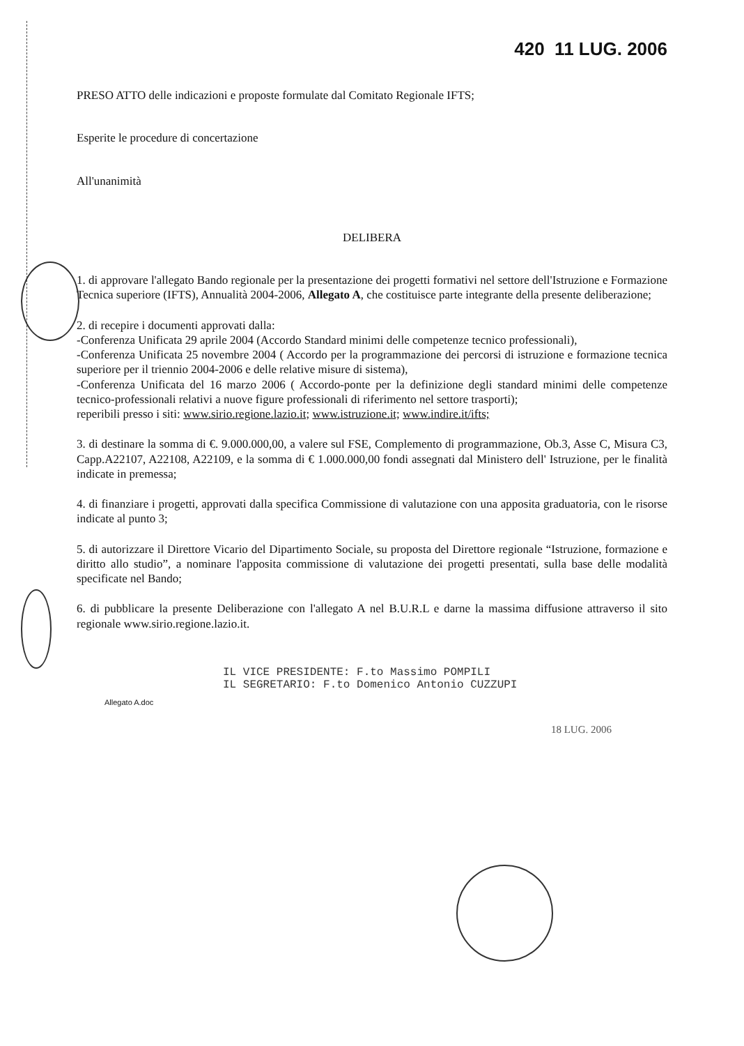420 11 LUG. 2006
PRESO ATTO delle indicazioni e proposte formulate dal Comitato Regionale IFTS;
Esperite le procedure di concertazione
All'unanimità
DELIBERA
1. di approvare l'allegato Bando regionale per la presentazione dei progetti formativi nel settore dell'Istruzione e Formazione Tecnica superiore (IFTS), Annualità 2004-2006, Allegato A, che costituisce parte integrante della presente deliberazione;
2. di recepire i documenti approvati dalla:
-Conferenza Unificata 29 aprile 2004 (Accordo Standard minimi delle competenze tecnico professionali),
-Conferenza Unificata 25 novembre 2004 ( Accordo per la programmazione dei percorsi di istruzione e formazione tecnica superiore per il triennio 2004-2006 e delle relative misure di sistema),
-Conferenza Unificata del 16 marzo 2006 ( Accordo-ponte per la definizione degli standard minimi delle competenze tecnico-professionali relativi a nuove figure professionali di riferimento nel settore trasporti);
reperibili presso i siti: www.sirio.regione.lazio.it; www.istruzione.it; www.indire.it/ifts;
3. di destinare la somma di €. 9.000.000,00, a valere sul FSE, Complemento di programmazione, Ob.3, Asse C, Misura C3, Capp.A22107, A22108, A22109, e la somma di € 1.000.000,00 fondi assegnati dal Ministero dell' Istruzione, per le finalità indicate in premessa;
4. di finanziare i progetti, approvati dalla specifica Commissione di valutazione con una apposita graduatoria, con le risorse indicate al punto 3;
5. di autorizzare il Direttore Vicario del Dipartimento Sociale, su proposta del Direttore regionale “Istruzione, formazione e diritto allo studio”, a nominare l'apposita commissione di valutazione dei progetti presentati, sulla base delle modalità specificate nel Bando;
6. di pubblicare la presente Deliberazione con l'allegato A nel B.U.R.L e darne la massima diffusione attraverso il sito regionale www.sirio.regione.lazio.it.
IL VICE PRESIDENTE: F.to Massimo POMPILI
IL SEGRETARIO: F.to Domenico Antonio CUZZUPI
Allegato A.doc
18 LUG. 2006